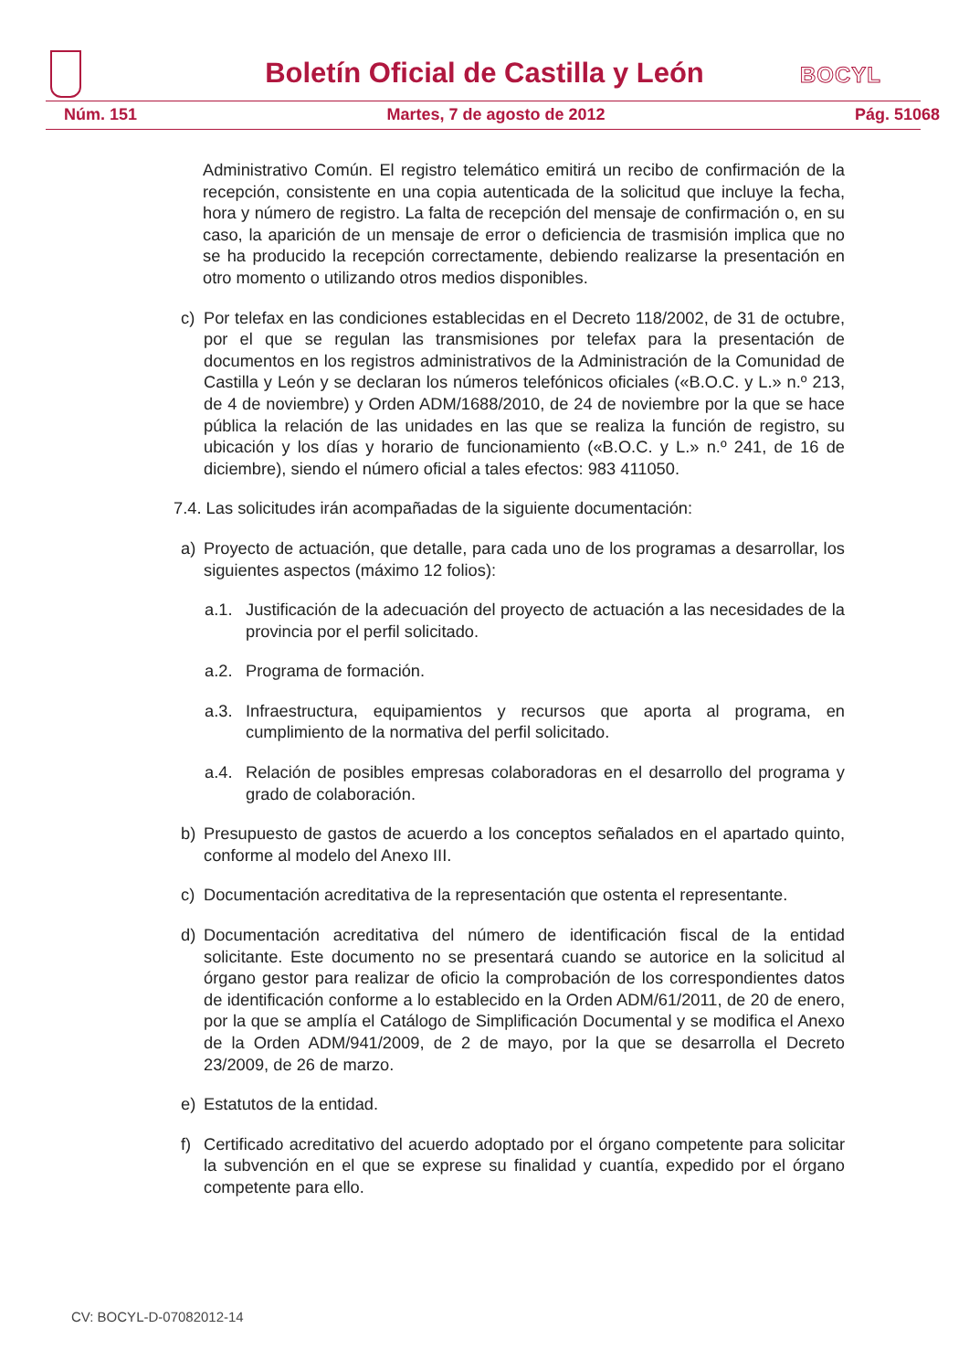Boletín Oficial de Castilla y León
BOCYL
Núm. 151 Martes, 7 de agosto de 2012 Pág. 51068
Administrativo Común. El registro telemático emitirá un recibo de confirmación de la recepción, consistente en una copia autenticada de la solicitud que incluye la fecha, hora y número de registro. La falta de recepción del mensaje de confirmación o, en su caso, la aparición de un mensaje de error o deficiencia de trasmisión implica que no se ha producido la recepción correctamente, debiendo realizarse la presentación en otro momento o utilizando otros medios disponibles.
c) Por telefax en las condiciones establecidas en el Decreto 118/2002, de 31 de octubre, por el que se regulan las transmisiones por telefax para la presentación de documentos en los registros administrativos de la Administración de la Comunidad de Castilla y León y se declaran los números telefónicos oficiales («B.O.C. y L.» n.º 213, de 4 de noviembre) y Orden ADM/1688/2010, de 24 de noviembre por la que se hace pública la relación de las unidades en las que se realiza la función de registro, su ubicación y los días y horario de funcionamiento («B.O.C. y L.» n.º 241, de 16 de diciembre), siendo el número oficial a tales efectos: 983 411050.
7.4. Las solicitudes irán acompañadas de la siguiente documentación:
a) Proyecto de actuación, que detalle, para cada uno de los programas a desarrollar, los siguientes aspectos (máximo 12 folios):
a.1. Justificación de la adecuación del proyecto de actuación a las necesidades de la provincia por el perfil solicitado.
a.2. Programa de formación.
a.3. Infraestructura, equipamientos y recursos que aporta al programa, en cumplimiento de la normativa del perfil solicitado.
a.4. Relación de posibles empresas colaboradoras en el desarrollo del programa y grado de colaboración.
b) Presupuesto de gastos de acuerdo a los conceptos señalados en el apartado quinto, conforme al modelo del Anexo III.
c) Documentación acreditativa de la representación que ostenta el representante.
d) Documentación acreditativa del número de identificación fiscal de la entidad solicitante. Este documento no se presentará cuando se autorice en la solicitud al órgano gestor para realizar de oficio la comprobación de los correspondientes datos de identificación conforme a lo establecido en la Orden ADM/61/2011, de 20 de enero, por la que se amplía el Catálogo de Simplificación Documental y se modifica el Anexo de la Orden ADM/941/2009, de 2 de mayo, por la que se desarrolla el Decreto 23/2009, de 26 de marzo.
e) Estatutos de la entidad.
f) Certificado acreditativo del acuerdo adoptado por el órgano competente para solicitar la subvención en el que se exprese su finalidad y cuantía, expedido por el órgano competente para ello.
CV: BOCYL-D-07082012-14